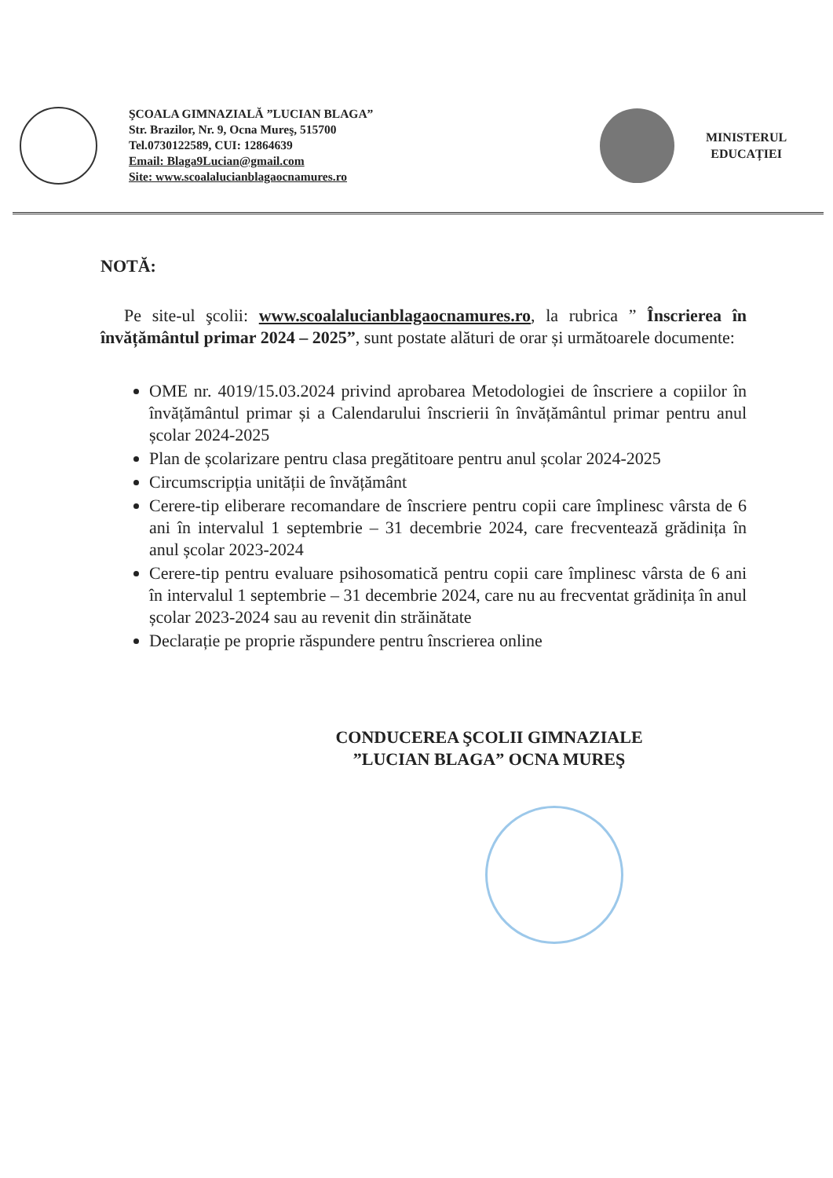ŞCOALA GIMNAZIALĂ ”LUCIAN BLAGA”
Str. Brazilor, Nr. 9, Ocna Mureş, 515700
Tel.0730122589, CUI: 12864639
Email: Blaga9Lucian@gmail.com
Site: www.scoalalucianblagaocnamures.ro
MINISTERUL
EDUCAȚIEI
NOTĂ:
Pe site-ul şcolii: www.scoalalucianblagaocnamures.ro, la rubrica ” Înscrierea în învățământul primar 2024 – 2025”, sunt postate alături de orar și următoarele documente:
OME nr. 4019/15.03.2024 privind aprobarea Metodologiei de înscriere a copiilor în învățământul primar și a Calendarului înscrierii în învățământul primar pentru anul școlar 2024-2025
Plan de școlarizare pentru clasa pregătitoare pentru anul școlar 2024-2025
Circumscripția unității de învățământ
Cerere-tip eliberare recomandare de înscriere pentru copii care împlinesc vârsta de 6 ani în intervalul 1 septembrie – 31 decembrie 2024, care frecventează grădinița în anul școlar 2023-2024
Cerere-tip pentru evaluare psihosomatică pentru copii care împlinesc vârsta de 6 ani în intervalul 1 septembrie – 31 decembrie 2024, care nu au frecventat grădinița în anul școlar 2023-2024 sau au revenit din străinătate
Declarație pe proprie răspundere pentru înscrierea online
CONDUCEREA ŞCOLII GIMNAZIALE
”LUCIAN BLAGA” OCNA MUREŞ